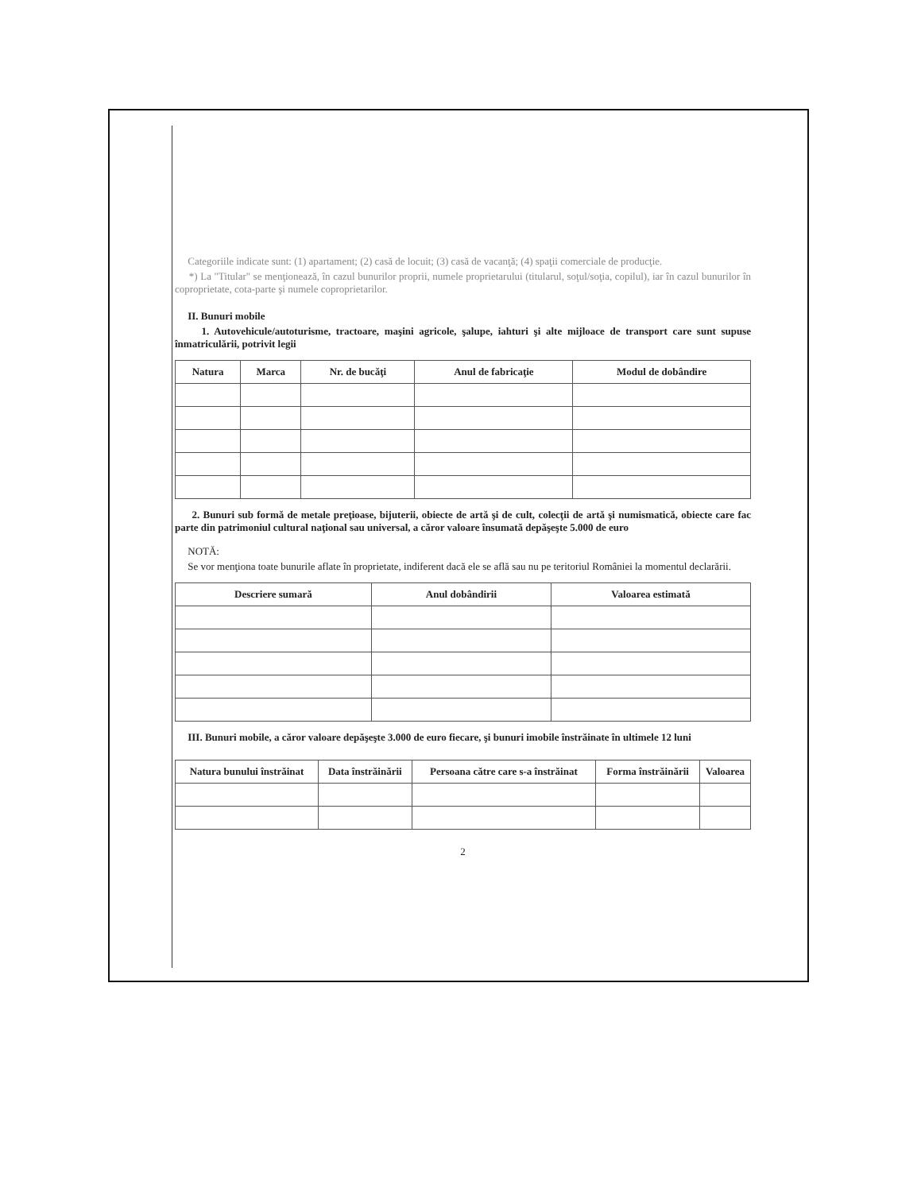Categoriile indicate sunt: (1) apartament; (2) casă de locuit; (3) casă de vacanţă; (4) spaţii comerciale de producţie.
*) La "Titular" se menţionează, în cazul bunurilor proprii, numele proprietarului (titularul, soţul/soţia, copilul), iar în cazul bunurilor în coproprietate, cota-parte şi numele coproprietarilor.
II. Bunuri mobile
1. Autovehicule/autoturisme, tractoare, maşini agricole, şalupe, iahturi şi alte mijloace de transport care sunt supuse înmatriculării, potrivit legii
| Natura | Marca | Nr. de bucăţi | Anul de fabricaţie | Modul de dobândire |
| --- | --- | --- | --- | --- |
2. Bunuri sub formă de metale preţioase, bijuterii, obiecte de artă şi de cult, colecţii de artă şi numismatică, obiecte care fac parte din patrimoniul cultural naţional sau universal, a căror valoare însumată depăşeşte 5.000 de euro
NOTĂ:
Se vor menţiona toate bunurile aflate în proprietate, indiferent dacă ele se află sau nu pe teritoriul României la momentul declarării.
| Descriere sumară | Anul dobândirii | Valoarea estimată |
| --- | --- | --- |
III. Bunuri mobile, a căror valoare depăşeşte 3.000 de euro fiecare, şi bunuri imobile înstrăinate în ultimele 12 luni
| Natura bunului înstrăinat | Data înstrăinării | Persoana către care s-a înstrăinat | Forma înstrăinării | Valoarea |
| --- | --- | --- | --- | --- |
2